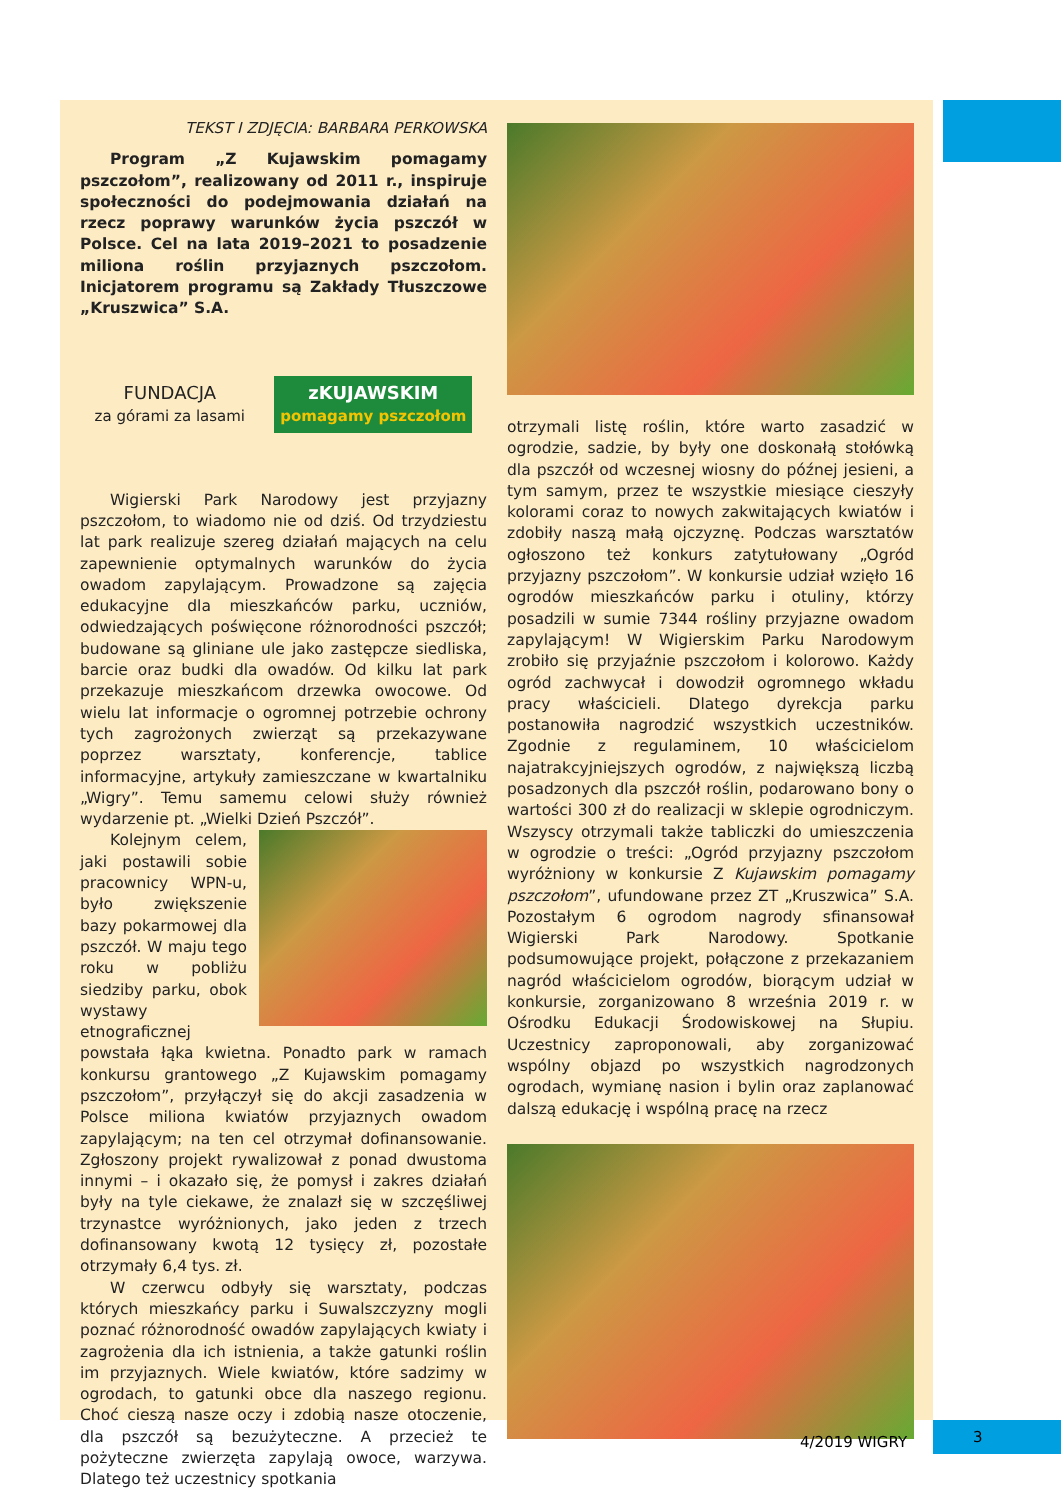TEKST I ZDJĘCIA: BARBARA PERKOWSKA
Program „Z Kujawskim pomagamy pszczołom”, realizowany od 2011 r., inspiruje społeczności do podejmowania działań na rzecz poprawy warunków życia pszczół w Polsce. Cel na lata 2019–2021 to posadzenie miliona roślin przyjaznych pszczołom. Inicjatorem programu są Zakłady Tłuszczowe „Kruszwica” S.A.
FUNDACJA
za górami za lasami
zKUJAWSKIM
pomagamy pszczołom
Wigierski Park Narodowy jest przyjazny pszczołom, to wiadomo nie od dziś. Od trzydziestu lat park realizuje szereg działań mających na celu zapewnienie optymalnych warunków do życia owadom zapylającym. Prowadzone są zajęcia edukacyjne dla mieszkańców parku, uczniów, odwiedzających poświęcone różnorodności pszczół; budowane są gliniane ule jako zastępcze siedliska, barcie oraz budki dla owadów. Od kilku lat park przekazuje mieszkańcom drzewka owocowe. Od wielu lat informacje o ogromnej potrzebie ochrony tych zagrożonych zwierząt są przekazywane poprzez warsztaty, konferencje, tablice informacyjne, artykuły zamieszczane w kwartalniku „Wigry”. Temu samemu celowi służy również wydarzenie pt. „Wielki Dzień Pszczół”.
Kolejnym celem, jaki postawili sobie pracownicy WPN-u, było zwiększenie bazy pokarmowej dla pszczół. W maju tego roku w pobliżu siedziby parku, obok wystawy etnograficznej powstała łąka kwietna. Ponadto park w ramach konkursu grantowego „Z Kujawskim pomagamy pszczołom”, przyłączył się do akcji zasadzenia w Polsce miliona kwiatów przyjaznych owadom zapylającym; na ten cel otrzymał dofinansowanie. Zgłoszony projekt rywalizował z ponad dwustoma innymi – i okazało się, że pomysł i zakres działań były na tyle ciekawe, że znalazł się w szczęśliwej trzynastce wyróżnionych, jako jeden z trzech dofinansowany kwotą 12 tysięcy zł, pozostałe otrzymały 6,4 tys. zł.
W czerwcu odbyły się warsztaty, podczas których mieszkańcy parku i Suwalszczyzny mogli poznać różnorodność owadów zapylających kwiaty i zagrożenia dla ich istnienia, a także gatunki roślin im przyjaznych. Wiele kwiatów, które sadzimy w ogrodach, to gatunki obce dla naszego regionu. Choć cieszą nasze oczy i zdobią nasze otoczenie, dla pszczół są bezużyteczne. A przecież te pożyteczne zwierzęta zapylają owoce, warzywa. Dlatego też uczestnicy spotkania
otrzymali listę roślin, które warto zasadzić w ogrodzie, sadzie, by były one doskonałą stołówką dla pszczół od wczesnej wiosny do późnej jesieni, a tym samym, przez te wszystkie miesiące cieszyły kolorami coraz to nowych zakwitających kwiatów i zdobiły naszą małą ojczyznę. Podczas warsztatów ogłoszono też konkurs zatytułowany „Ogród przyjazny pszczołom”. W konkursie udział wzięło 16 ogrodów mieszkańców parku i otuliny, którzy posadzili w sumie 7344 rośliny przyjazne owadom zapylającym! W Wigierskim Parku Narodowym zrobiło się przyjaźnie pszczołom i kolorowo. Każdy ogród zachwycał i dowodził ogromnego wkładu pracy właścicieli. Dlatego dyrekcja parku postanowiła nagrodzić wszystkich uczestników. Zgodnie z regulaminem, 10 właścicielom najatrakcyjniejszych ogrodów, z największą liczbą posadzonych dla pszczół roślin, podarowano bony o wartości 300 zł do realizacji w sklepie ogrodniczym. Wszyscy otrzymali także tabliczki do umieszczenia w ogrodzie o treści: „Ogród przyjazny pszczołom wyróżniony w konkursie Z Kujawskim pomagamy pszczołom”, ufundowane przez ZT „Kruszwica” S.A. Pozostałym 6 ogrodom nagrody sfinansował Wigierski Park Narodowy. Spotkanie podsumowujące projekt, połączone z przekazaniem nagród właścicielom ogrodów, biorącym udział w konkursie, zorganizowano 8 września 2019 r. w Ośrodku Edukacji Środowiskowej na Słupiu. Uczestnicy zaproponowali, aby zorganizować wspólny objazd po wszystkich nagrodzonych ogrodach, wymianę nasion i bylin oraz zaplanować dalszą edukację i wspólną pracę na rzecz
4/2019 WIGRY
3